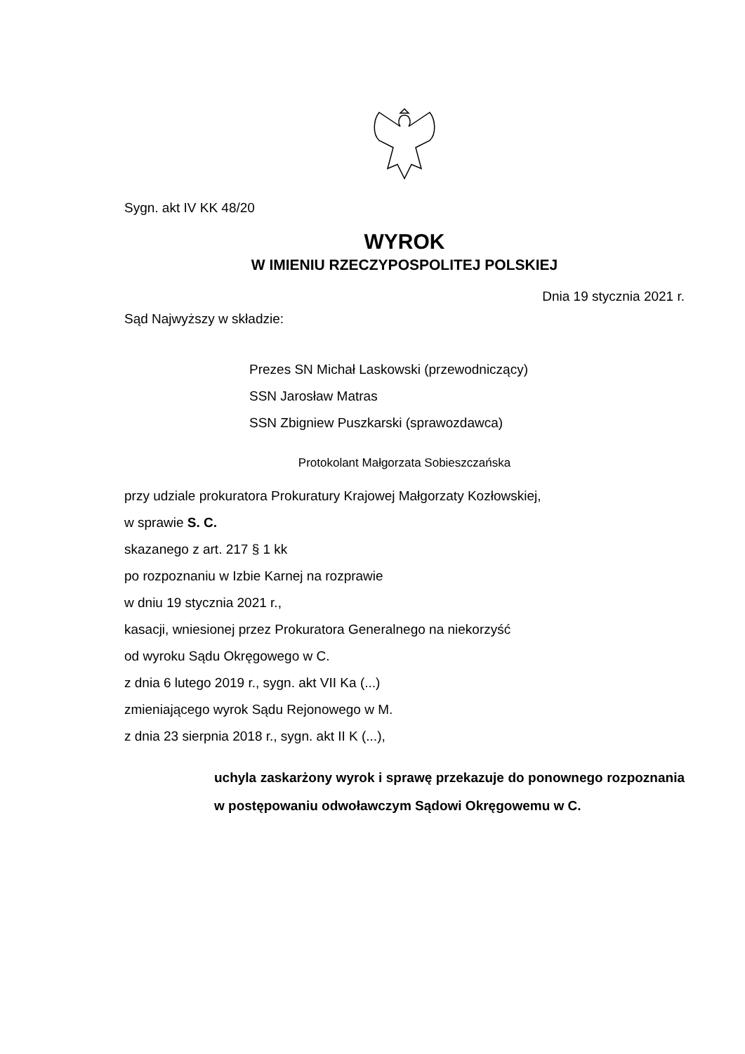Sygn. akt IV KK 48/20
WYROK
W IMIENIU RZECZYPOSPOLITEJ POLSKIEJ
Dnia 19 stycznia 2021 r.
Sąd Najwyższy w składzie:
Prezes SN Michał Laskowski (przewodniczący)
SSN Jarosław Matras
SSN Zbigniew Puszkarski (sprawozdawca)
Protokolant Małgorzata Sobieszczańska
przy udziale prokuratora Prokuratury Krajowej Małgorzaty Kozłowskiej,
w sprawie S. C.
skazanego z art. 217 § 1 kk
po rozpoznaniu w Izbie Karnej na rozprawie
w dniu 19 stycznia 2021 r.,
kasacji, wniesionej przez Prokuratora Generalnego na niekorzyść
od wyroku Sądu Okręgowego w C.
z dnia 6 lutego 2019 r., sygn. akt VII Ka (...)
zmieniającego wyrok Sądu Rejonowego w M.
z dnia 23 sierpnia 2018 r., sygn. akt II K (...),
uchyla zaskarżony wyrok i sprawę przekazuje do ponownego rozpoznania w postępowaniu odwoławczym Sądowi Okręgowemu w C.